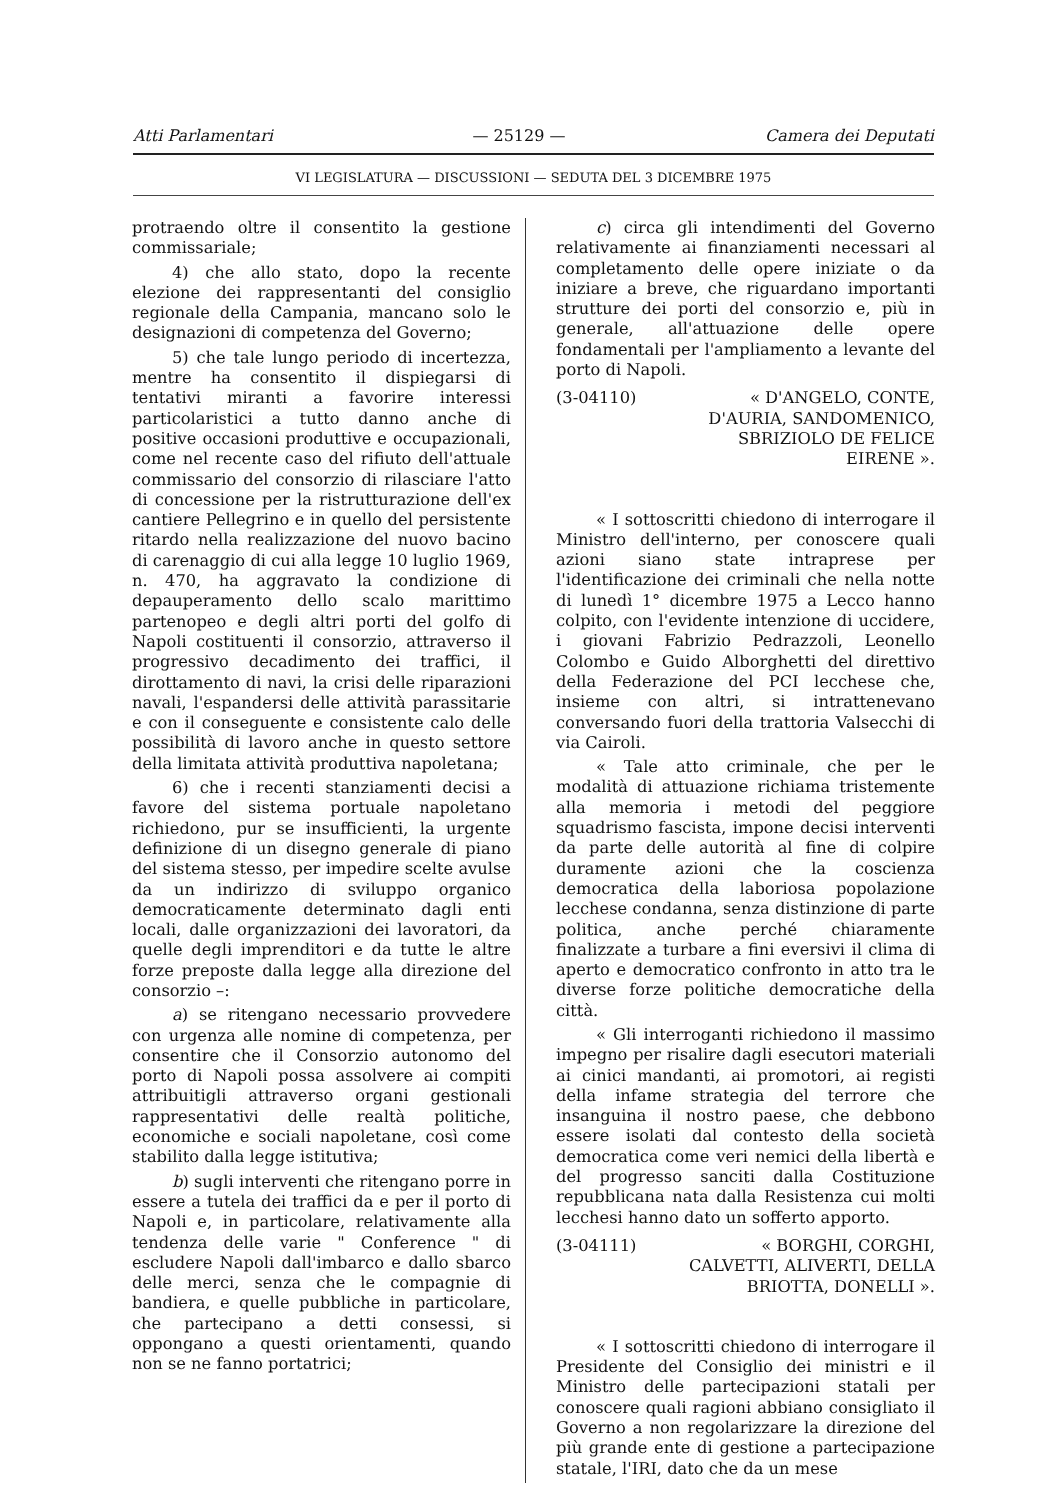Atti Parlamentari — 25129 — Camera dei Deputati
VI LEGISLATURA — DISCUSSIONI — SEDUTA DEL 3 DICEMBRE 1975
protraendo oltre il consentito la gestione commissariale;
4) che allo stato, dopo la recente elezione dei rappresentanti del consiglio regionale della Campania, mancano solo le designazioni di competenza del Governo;
5) che tale lungo periodo di incertezza, mentre ha consentito il dispiegarsi di tentativi miranti a favorire interessi particolaristici a tutto danno anche di positive occasioni produttive e occupazionali, come nel recente caso del rifiuto dell'attuale commissario del consorzio di rilasciare l'atto di concessione per la ristrutturazione dell'ex cantiere Pellegrino e in quello del persistente ritardo nella realizzazione del nuovo bacino di carenaggio di cui alla legge 10 luglio 1969, n. 470, ha aggravato la condizione di depauperamento dello scalo marittimo partenopeo e degli altri porti del golfo di Napoli costituenti il consorzio, attraverso il progressivo decadimento dei traffici, il dirottamento di navi, la crisi delle riparazioni navali, l'espandersi delle attività parassitarie e con il conseguente e consistente calo delle possibilità di lavoro anche in questo settore della limitata attività produttiva napoletana;
6) che i recenti stanziamenti decisi a favore del sistema portuale napoletano richiedono, pur se insufficienti, la urgente definizione di un disegno generale di piano del sistema stesso, per impedire scelte avulse da un indirizzo di sviluppo organico democraticamente determinato dagli enti locali, dalle organizzazioni dei lavoratori, da quelle degli imprenditori e da tutte le altre forze preposte dalla legge alla direzione del consorzio –:
a) se ritengano necessario provvedere con urgenza alle nomine di competenza, per consentire che il Consorzio autonomo del porto di Napoli possa assolvere ai compiti attribuitigli attraverso organi gestionali rappresentativi delle realtà politiche, economiche e sociali napoletane, così come stabilito dalla legge istitutiva;
b) sugli interventi che ritengano porre in essere a tutela dei traffici da e per il porto di Napoli e, in particolare, relativamente alla tendenza delle varie " Conference " di escludere Napoli dall'imbarco e dallo sbarco delle merci, senza che le compagnie di bandiera, e quelle pubbliche in particolare, che partecipano a detti consessi, si oppongano a questi orientamenti, quando non se ne fanno portatrici;
c) circa gli intendimenti del Governo relativamente ai finanziamenti necessari al completamento delle opere iniziate o da iniziare a breve, che riguardano importanti strutture dei porti del consorzio e, più in generale, all'attuazione delle opere fondamentali per l'ampliamento a levante del porto di Napoli.
(3-04110) « D'ANGELO, CONTE, D'AURIA, SANDOMENICO, SBRIZIOLO DE FELICE EIRENE ».
« I sottoscritti chiedono di interrogare il Ministro dell'interno, per conoscere quali azioni siano state intraprese per l'identificazione dei criminali che nella notte di lunedì 1° dicembre 1975 a Lecco hanno colpito, con l'evidente intenzione di uccidere, i giovani Fabrizio Pedrazzoli, Leonello Colombo e Guido Alborghetti del direttivo della Federazione del PCI lecchese che, insieme con altri, si intrattenevano conversando fuori della trattoria Valsecchi di via Cairoli.
« Tale atto criminale, che per le modalità di attuazione richiama tristemente alla memoria i metodi del peggiore squadrismo fascista, impone decisi interventi da parte delle autorità al fine di colpire duramente azioni che la coscienza democratica della laboriosa popolazione lecchese condanna, senza distinzione di parte politica, anche perché chiaramente finalizzate a turbare a fini eversivi il clima di aperto e democratico confronto in atto tra le diverse forze politiche democratiche della città.
« Gli interroganti richiedono il massimo impegno per risalire dagli esecutori materiali ai cinici mandanti, ai promotori, ai registi della infame strategia del terrore che insanguina il nostro paese, che debbono essere isolati dal contesto della società democratica come veri nemici della libertà e del progresso sanciti dalla Costituzione repubblicana nata dalla Resistenza cui molti lecchesi hanno dato un sofferto apporto.
(3-04111) « BORGHI, CORGHI, CALVETTI, ALIVERTI, DELLA BRIOTTA, DONELLI ».
« I sottoscritti chiedono di interrogare il Presidente del Consiglio dei ministri e il Ministro delle partecipazioni statali per conoscere quali ragioni abbiano consigliato il Governo a non regolarizzare la direzione del più grande ente di gestione a partecipazione statale, l'IRI, dato che da un mese